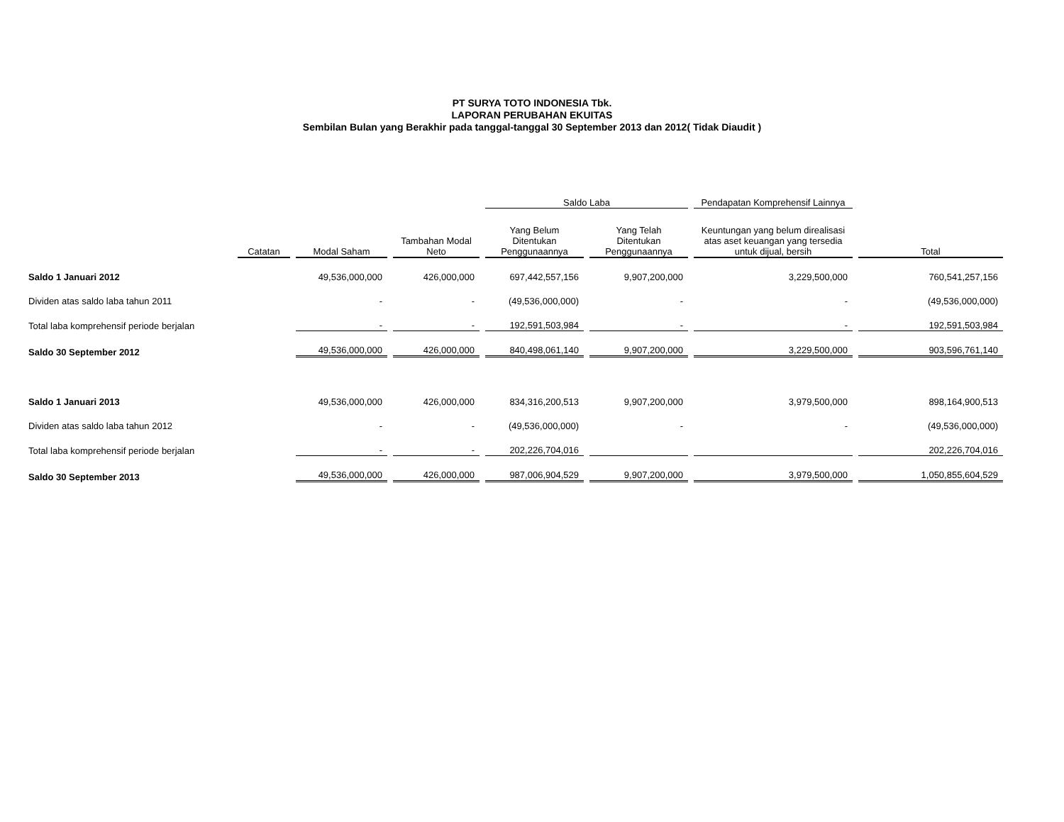PT SURYA TOTO INDONESIA Tbk.
LAPORAN PERUBAHAN EKUITAS
Sembilan Bulan yang Berakhir pada tanggal-tanggal 30 September 2013 dan 2012( Tidak Diaudit )
| | | | | Saldo Laba | | Pendapatan Komprehensif Lainnya | |
| --- | --- | --- | --- | --- | --- | --- | --- |
| | Catatan | Modal Saham | Tambahan Modal Neto | Yang Belum Ditentukan Penggunaannya | Yang Telah Ditentukan Penggunaannya | Keuntungan yang belum direalisasi atas aset keuangan yang tersedia untuk dijual, bersih | Total |
| Saldo 1 Januari 2012 | | 49,536,000,000 | 426,000,000 | 697,442,557,156 | 9,907,200,000 | 3,229,500,000 | 760,541,257,156 |
| Dividen atas saldo laba tahun 2011 | | - | - | (49,536,000,000) | - | - | (49,536,000,000) |
| Total laba komprehensif periode berjalan | | - | - | 192,591,503,984 | - | - | 192,591,503,984 |
| Saldo 30 September 2012 | | 49,536,000,000 | 426,000,000 | 840,498,061,140 | 9,907,200,000 | 3,229,500,000 | 903,596,761,140 |
| Saldo 1 Januari 2013 | | 49,536,000,000 | 426,000,000 | 834,316,200,513 | 9,907,200,000 | 3,979,500,000 | 898,164,900,513 |
| Dividen atas saldo laba tahun 2012 | | - | - | (49,536,000,000) | - | - | (49,536,000,000) |
| Total laba komprehensif periode berjalan | | - | - | 202,226,704,016 | | | 202,226,704,016 |
| Saldo 30 September 2013 | | 49,536,000,000 | 426,000,000 | 987,006,904,529 | 9,907,200,000 | 3,979,500,000 | 1,050,855,604,529 |